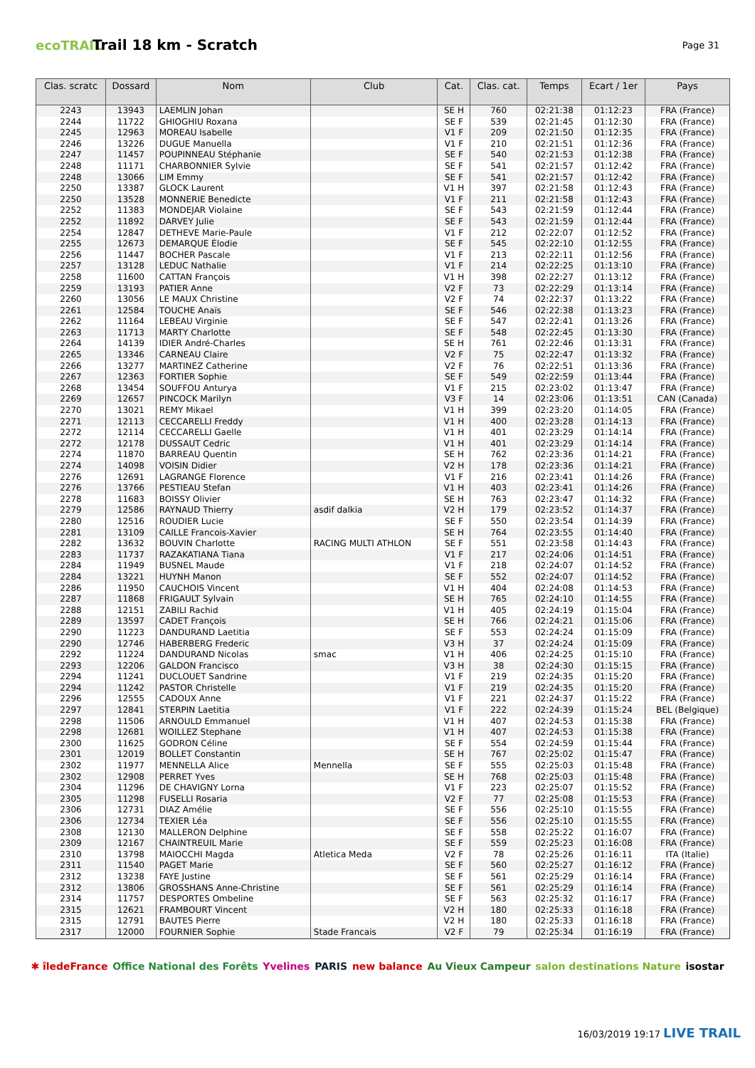ecoTRAIL
Trail 18 km - Scratch
Page 31
| Clas. scratc | Dossard | Nom | Club | Cat. | Clas. cat. | Temps | Ecart / 1er | Pays |
| --- | --- | --- | --- | --- | --- | --- | --- | --- |
| 2243 | 13943 | LAEMLIN Johan | | SE H | 760 | 02:21:38 | 01:12:23 | FRA (France) |
| 2244 | 11722 | GHIOGHIU Roxana | | SE F | 539 | 02:21:45 | 01:12:30 | FRA (France) |
| 2245 | 12963 | MOREAU Isabelle | | V1 F | 209 | 02:21:50 | 01:12:35 | FRA (France) |
| 2246 | 13226 | DUGUE Manuella | | V1 F | 210 | 02:21:51 | 01:12:36 | FRA (France) |
| 2247 | 11457 | POUPINNEAU Stéphanie | | SE F | 540 | 02:21:53 | 01:12:38 | FRA (France) |
| 2248 | 11171 | CHARBONNIER Sylvie | | SE F | 541 | 02:21:57 | 01:12:42 | FRA (France) |
| 2248 | 13066 | LIM Emmy | | SE F | 541 | 02:21:57 | 01:12:42 | FRA (France) |
| 2250 | 13387 | GLOCK Laurent | | V1 H | 397 | 02:21:58 | 01:12:43 | FRA (France) |
| 2250 | 13528 | MONNERIE Benedicte | | V1 F | 211 | 02:21:58 | 01:12:43 | FRA (France) |
| 2252 | 11383 | MONDEJAR Violaine | | SE F | 543 | 02:21:59 | 01:12:44 | FRA (France) |
| 2252 | 11892 | DARVEY Julie | | SE F | 543 | 02:21:59 | 01:12:44 | FRA (France) |
| 2254 | 12847 | DETHEVE Marie-Paule | | V1 F | 212 | 02:22:07 | 01:12:52 | FRA (France) |
| 2255 | 12673 | DEMARQUE Élodie | | SE F | 545 | 02:22:10 | 01:12:55 | FRA (France) |
| 2256 | 11447 | BOCHER Pascale | | V1 F | 213 | 02:22:11 | 01:12:56 | FRA (France) |
| 2257 | 13128 | LEDUC Nathalie | | V1 F | 214 | 02:22:25 | 01:13:10 | FRA (France) |
| 2258 | 11600 | CATTAN François | | V1 H | 398 | 02:22:27 | 01:13:12 | FRA (France) |
| 2259 | 13193 | PATIER Anne | | V2 F | 73 | 02:22:29 | 01:13:14 | FRA (France) |
| 2260 | 13056 | LE MAUX Christine | | V2 F | 74 | 02:22:37 | 01:13:22 | FRA (France) |
| 2261 | 12584 | TOUCHE Anaïs | | SE F | 546 | 02:22:38 | 01:13:23 | FRA (France) |
| 2262 | 11164 | LEBEAU Virginie | | SE F | 547 | 02:22:41 | 01:13:26 | FRA (France) |
| 2263 | 11713 | MARTY Charlotte | | SE F | 548 | 02:22:45 | 01:13:30 | FRA (France) |
| 2264 | 14139 | IDIER André-Charles | | SE H | 761 | 02:22:46 | 01:13:31 | FRA (France) |
| 2265 | 13346 | CARNEAU Claire | | V2 F | 75 | 02:22:47 | 01:13:32 | FRA (France) |
| 2266 | 13277 | MARTINEZ Catherine | | V2 F | 76 | 02:22:51 | 01:13:36 | FRA (France) |
| 2267 | 12363 | FORTIER Sophie | | SE F | 549 | 02:22:59 | 01:13:44 | FRA (France) |
| 2268 | 13454 | SOUFFOU Anturya | | V1 F | 215 | 02:23:02 | 01:13:47 | FRA (France) |
| 2269 | 12657 | PINCOCK Marilyn | | V3 F | 14 | 02:23:06 | 01:13:51 | CAN (Canada) |
| 2270 | 13021 | REMY Mikael | | V1 H | 399 | 02:23:20 | 01:14:05 | FRA (France) |
| 2271 | 12113 | CECCARELLI Freddy | | V1 H | 400 | 02:23:28 | 01:14:13 | FRA (France) |
| 2272 | 12114 | CECCARELLI Gaelle | | V1 H | 401 | 02:23:29 | 01:14:14 | FRA (France) |
| 2272 | 12178 | DUSSAUT Cedric | | V1 H | 401 | 02:23:29 | 01:14:14 | FRA (France) |
| 2274 | 11870 | BARREAU Quentin | | SE H | 762 | 02:23:36 | 01:14:21 | FRA (France) |
| 2274 | 14098 | VOISIN Didier | | V2 H | 178 | 02:23:36 | 01:14:21 | FRA (France) |
| 2276 | 12691 | LAGRANGE Florence | | V1 F | 216 | 02:23:41 | 01:14:26 | FRA (France) |
| 2276 | 13766 | PESTIEAU Stefan | | V1 H | 403 | 02:23:41 | 01:14:26 | FRA (France) |
| 2278 | 11683 | BOISSY Olivier | | SE H | 763 | 02:23:47 | 01:14:32 | FRA (France) |
| 2279 | 12586 | RAYNAUD Thierry | asdif dalkia | V2 H | 179 | 02:23:52 | 01:14:37 | FRA (France) |
| 2280 | 12516 | ROUDIER Lucie | | SE F | 550 | 02:23:54 | 01:14:39 | FRA (France) |
| 2281 | 13109 | CAILLE Francois-Xavier | | SE H | 764 | 02:23:55 | 01:14:40 | FRA (France) |
| 2282 | 13632 | BOUVIN Charlotte | RACING MULTI ATHLON | SE F | 551 | 02:23:58 | 01:14:43 | FRA (France) |
| 2283 | 11737 | RAZAKATIANA Tiana | | V1 F | 217 | 02:24:06 | 01:14:51 | FRA (France) |
| 2284 | 11949 | BUSNEL Maude | | V1 F | 218 | 02:24:07 | 01:14:52 | FRA (France) |
| 2284 | 13221 | HUYNH Manon | | SE F | 552 | 02:24:07 | 01:14:52 | FRA (France) |
| 2286 | 11950 | CAUCHOIS Vincent | | V1 H | 404 | 02:24:08 | 01:14:53 | FRA (France) |
| 2287 | 11868 | FRIGAULT Sylvain | | SE H | 765 | 02:24:10 | 01:14:55 | FRA (France) |
| 2288 | 12151 | ZABILI Rachid | | V1 H | 405 | 02:24:19 | 01:15:04 | FRA (France) |
| 2289 | 13597 | CADET François | | SE H | 766 | 02:24:21 | 01:15:06 | FRA (France) |
| 2290 | 11223 | DANDURAND Laetitia | | SE F | 553 | 02:24:24 | 01:15:09 | FRA (France) |
| 2290 | 12746 | HABERBERG Frederic | | V3 H | 37 | 02:24:24 | 01:15:09 | FRA (France) |
| 2292 | 11224 | DANDURAND Nicolas | smac | V1 H | 406 | 02:24:25 | 01:15:10 | FRA (France) |
| 2293 | 12206 | GALDON Francisco | | V3 H | 38 | 02:24:30 | 01:15:15 | FRA (France) |
| 2294 | 11241 | DUCLOUET Sandrine | | V1 F | 219 | 02:24:35 | 01:15:20 | FRA (France) |
| 2294 | 11242 | PASTOR Christelle | | V1 F | 219 | 02:24:35 | 01:15:20 | FRA (France) |
| 2296 | 12555 | CADOUX Anne | | V1 F | 221 | 02:24:37 | 01:15:22 | FRA (France) |
| 2297 | 12841 | STERPIN Laetitia | | V1 F | 222 | 02:24:39 | 01:15:24 | BEL (Belgique) |
| 2298 | 11506 | ARNOULD Emmanuel | | V1 H | 407 | 02:24:53 | 01:15:38 | FRA (France) |
| 2298 | 12681 | WOILLEZ Stephane | | V1 H | 407 | 02:24:53 | 01:15:38 | FRA (France) |
| 2300 | 11625 | GODRON Céline | | SE F | 554 | 02:24:59 | 01:15:44 | FRA (France) |
| 2301 | 12019 | BOLLET Constantin | | SE H | 767 | 02:25:02 | 01:15:47 | FRA (France) |
| 2302 | 11977 | MENNELLA Alice | Mennella | SE F | 555 | 02:25:03 | 01:15:48 | FRA (France) |
| 2302 | 12908 | PERRET Yves | | SE H | 768 | 02:25:03 | 01:15:48 | FRA (France) |
| 2304 | 11296 | DE CHAVIGNY Lorna | | V1 F | 223 | 02:25:07 | 01:15:52 | FRA (France) |
| 2305 | 11298 | FUSELLI Rosaria | | V2 F | 77 | 02:25:08 | 01:15:53 | FRA (France) |
| 2306 | 12731 | DIAZ Amélie | | SE F | 556 | 02:25:10 | 01:15:55 | FRA (France) |
| 2306 | 12734 | TEXIER Léa | | SE F | 556 | 02:25:10 | 01:15:55 | FRA (France) |
| 2308 | 12130 | MALLERON Delphine | | SE F | 558 | 02:25:22 | 01:16:07 | FRA (France) |
| 2309 | 12167 | CHAINTREUIL Marie | | SE F | 559 | 02:25:23 | 01:16:08 | FRA (France) |
| 2310 | 13798 | MAIOCCHI Magda | Atletica Meda | V2 F | 78 | 02:25:26 | 01:16:11 | ITA (Italie) |
| 2311 | 11540 | PAGET Marie | | SE F | 560 | 02:25:27 | 01:16:12 | FRA (France) |
| 2312 | 13238 | FAYE Justine | | SE F | 561 | 02:25:29 | 01:16:14 | FRA (France) |
| 2312 | 13806 | GROSSHANS Anne-Christine | | SE F | 561 | 02:25:29 | 01:16:14 | FRA (France) |
| 2314 | 11757 | DESPORTES Ombeline | | SE F | 563 | 02:25:32 | 01:16:17 | FRA (France) |
| 2315 | 12621 | FRAMBOURT Vincent | | V2 H | 180 | 02:25:33 | 01:16:18 | FRA (France) |
| 2315 | 12791 | BAUTES Pierre | | V2 H | 180 | 02:25:33 | 01:16:18 | FRA (France) |
| 2317 | 12000 | FOURNIER Sophie | Stade Francais | V2 F | 79 | 02:25:34 | 01:16:19 | FRA (France) |
✱ îledeFrance Office National des Forêts Yvelines PARIS new balance Au Vieux Campeur salon destinations Nature isostar
16/03/2019 19:17 LIVE TRAIL